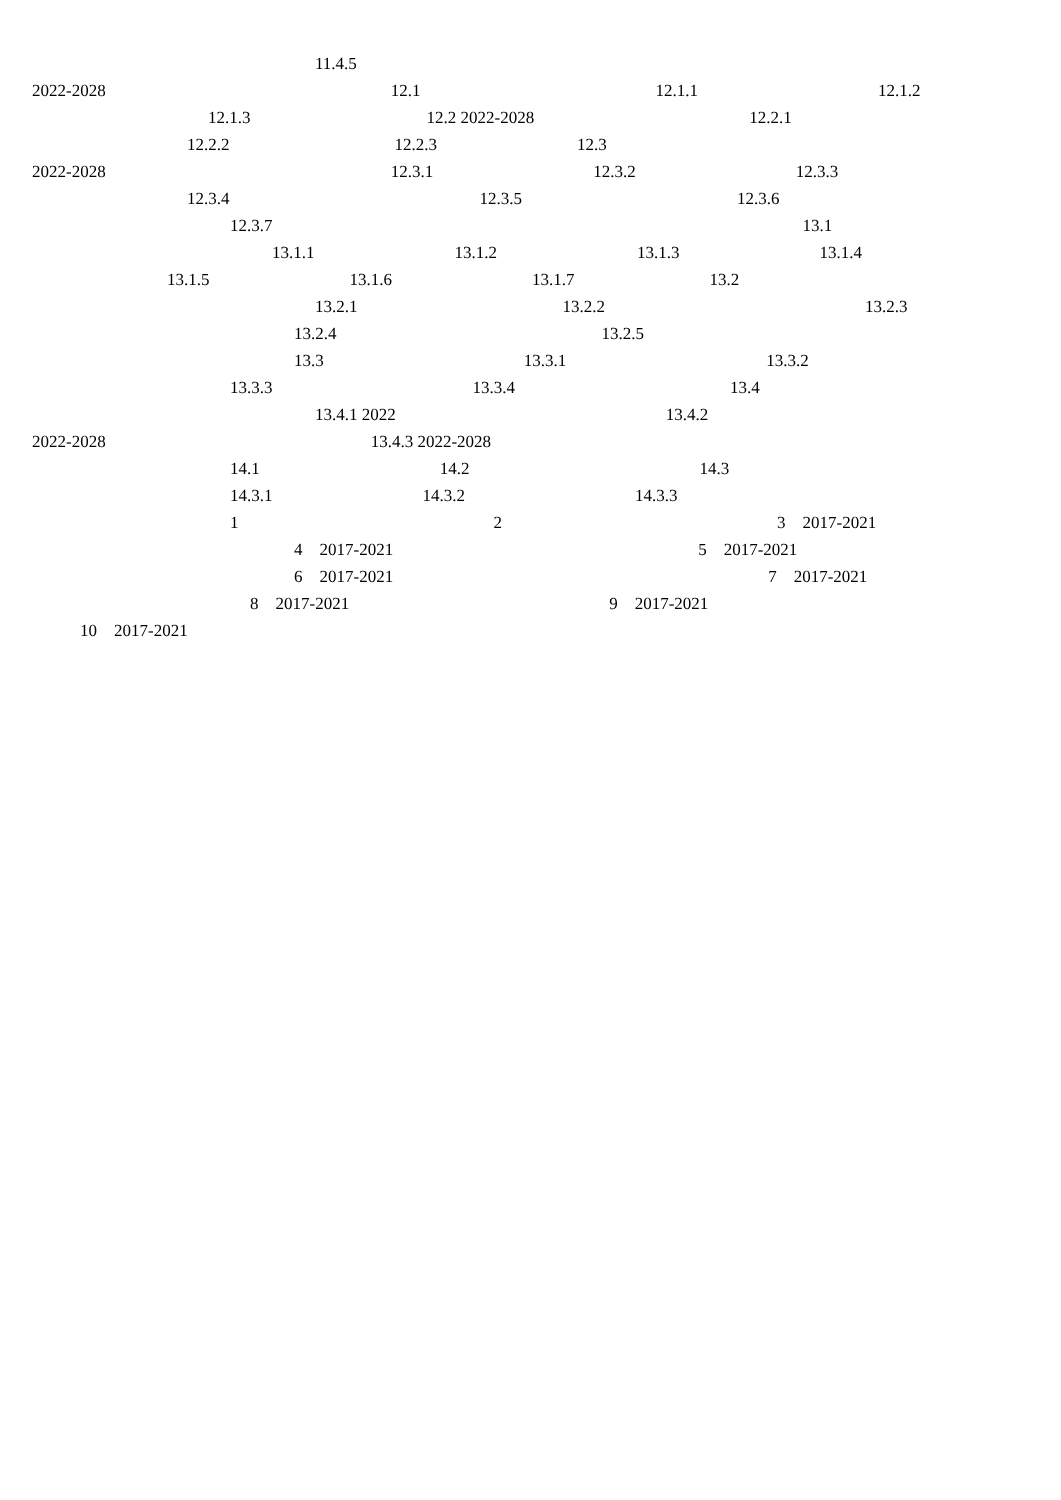11.4.5
2022-2028 12.1 12.1.1 12.1.2
12.1.3 12.2 2022-2028 12.2.1
12.2.2 12.2.3 12.3
2022-2028 12.3.1 12.3.2 12.3.3
12.3.4 12.3.5 12.3.6
12.3.7 13.1
13.1.1 13.1.2 13.1.3 13.1.4
13.1.5 13.1.6 13.1.7 13.2
13.2.1 13.2.2 13.2.3
13.2.4 13.2.5
13.3 13.3.1 13.3.2
13.3.3 13.3.4 13.4
13.4.1 2022 13.4.2
2022-2028 13.4.3 2022-2028
14.1 14.2 14.3
14.3.1 14.3.2 14.3.3
1 2 3　2017-2021
4　2017-2021 5　2017-2021
6　2017-2021 7　2017-2021
8　2017-2021 9　2017-2021
10　2017-2021